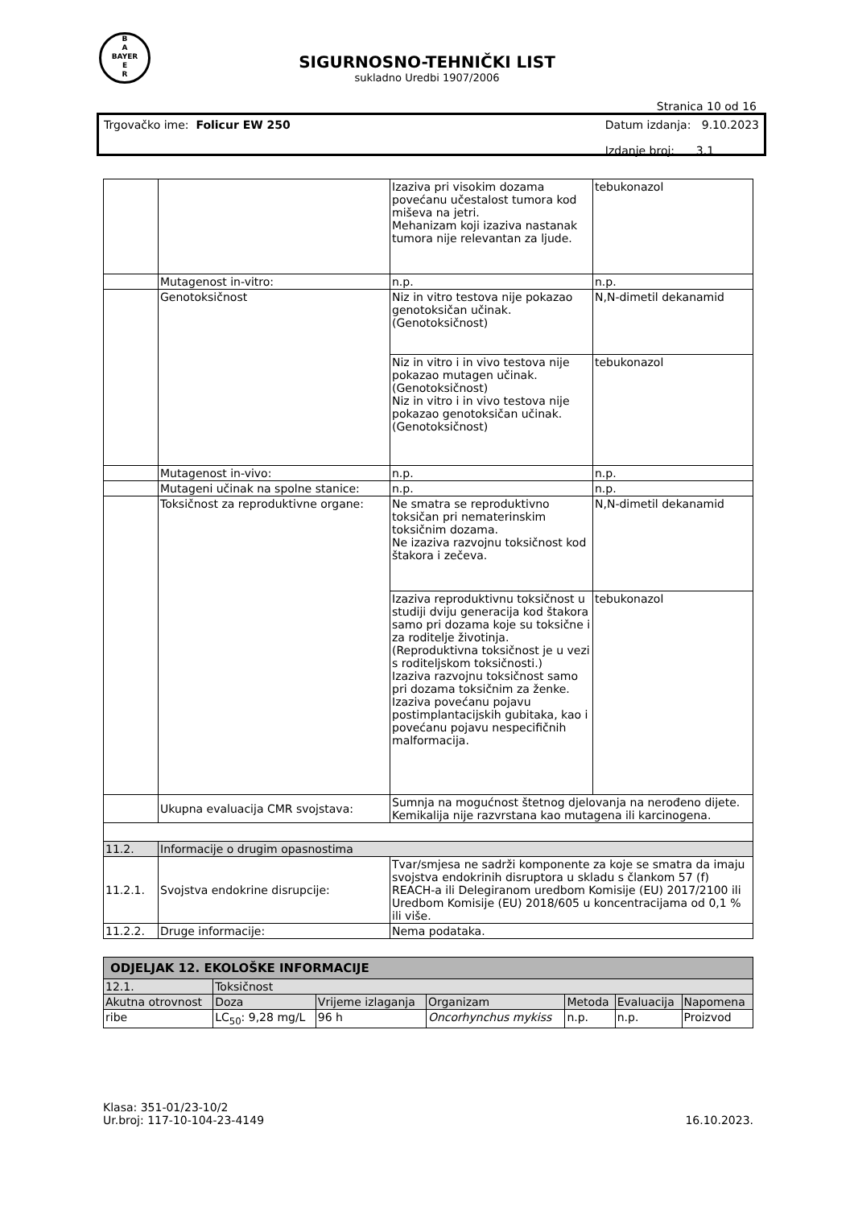B
A
BAYER
E
R
SIGURNOSNO-TEHNIČKI LIST
sukladno Uredbi 1907/2006
Stranica 10 od 16
Trgovačko ime: Folicur EW 250 Datum izdanja: 9.10.2023
Izdanje broj: 3.1
| | | Izaziva pri visokim dozama povećanu učestalost tumora kod miševa na jetri. Mehanizam koji izaziva nastanak tumora nije relevantan za ljude. | tebukonazol |
| | Mutagenost in-vitro: | n.p. | n.p. |
| | Genotoksičnost | Niz in vitro testova nije pokazao genotoksičan učinak. (Genotoksičnost) | N,N-dimetil dekanamid |
| | | Niz in vitro i in vivo testova nije pokazao mutagen učinak. (Genotoksičnost) Niz in vitro i in vivo testova nije pokazao genotoksičan učinak. (Genotoksičnost) | tebukonazol |
| | Mutagenost in-vivo: | n.p. | n.p. |
| | Mutageni učinak na spolne stanice: | n.p. | n.p. |
| | Toksičnost za reproduktivne organe: | Ne smatra se reproduktivno toksičan pri nematerinskim toksičnim dozama. Ne izaziva razvojnu toksičnost kod štakora i zečeva. | N,N-dimetil dekanamid |
| | | Izaziva reproduktivnu toksičnost u studiji dviju generacija kod štakora samo pri dozama koje su toksične i za roditelje životinja. (Reproduktivna toksičnost je u vezi s roditeljskom toksičnosti.) Izaziva razvojnu toksičnost samo pri dozama toksičnim za ženke. Izaziva povećanu pojavu postimplantacijskih gubitaka, kao i povećanu pojavu nespecifičnih malformacija. | tebukonazol |
| | Ukupna evaluacija CMR svojstava: | Sumnja na mogućnost štetnog djelovanja na nerođeno dijete. Kemikalija nije razvrstana kao mutagena ili karcinogena. | |
| 11.2. | Informacije o drugim opasnostima | | |
| 11.2.1. | Svojstva endokrine disrupcije: | Tvar/smjesa ne sadrži komponente za koje se smatra da imaju svojstva endokrinih disruptora u skladu s člankom 57 (f) REACH-a ili Delegiranom uredbom Komisije (EU) 2017/2100 ili Uredbom Komisije (EU) 2018/605 u koncentracijama od 0,1 % ili više. | |
| 11.2.2. | Druge informacije: | Nema podataka. | |
| ODJELJAK 12. EKOLOŠKE INFORMACIJE | | | | | | |
| 12.1. | Toksičnost | | | | | |
| Akutna otrovnost | Doza | Vrijeme izlaganja | Organizam | Metoda | Evaluacija | Napomena |
| ribe | LC<sub>50</sub>: 9,28 mg/L | 96 h | Oncorhynchus mykiss | n.p. | n.p. | Proizvod |
Klasa: 351-01/23-10/2
Ur.broj: 117-10-104-23-4149
16.10.2023.